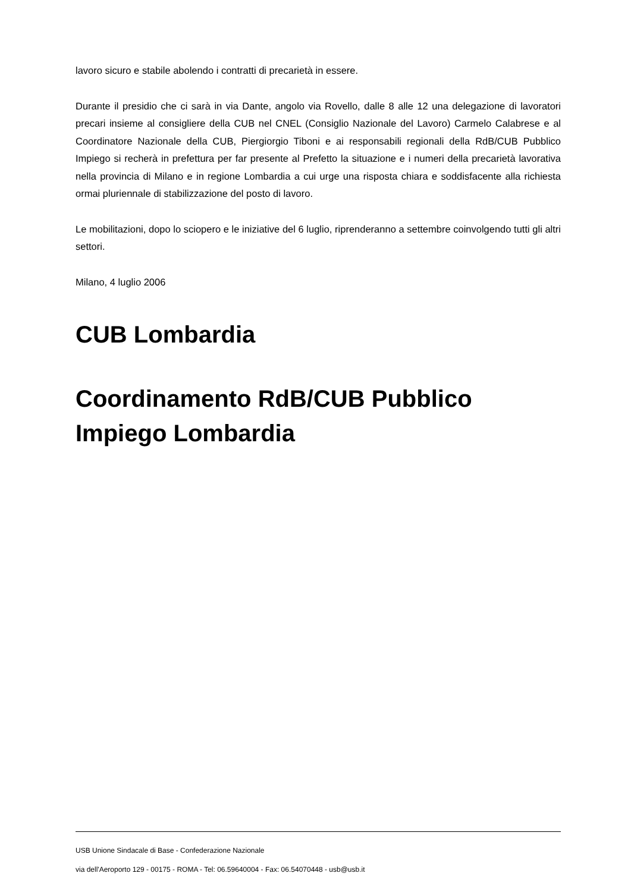lavoro sicuro e stabile abolendo i contratti di precarietà in essere.
Durante il presidio che ci sarà in via Dante, angolo via Rovello, dalle 8 alle 12 una delegazione di lavoratori precari insieme al consigliere della CUB nel CNEL (Consiglio Nazionale del Lavoro) Carmelo Calabrese e al Coordinatore Nazionale della CUB, Piergiorgio Tiboni e ai responsabili regionali della RdB/CUB Pubblico Impiego si recherà in prefettura per far presente al Prefetto la situazione e i numeri della precarietà lavorativa nella provincia di Milano e in regione Lombardia a cui urge una risposta chiara e soddisfacente alla richiesta ormai pluriennale di stabilizzazione del posto di lavoro.
Le mobilitazioni, dopo lo sciopero e le iniziative del 6 luglio, riprenderanno a settembre coinvolgendo tutti gli altri settori.
Milano, 4 luglio 2006
CUB Lombardia
Coordinamento RdB/CUB Pubblico Impiego Lombardia
USB Unione Sindacale di Base - Confederazione Nazionale
via dell'Aeroporto 129 - 00175 - ROMA - Tel: 06.59640004 - Fax: 06.54070448 - usb@usb.it